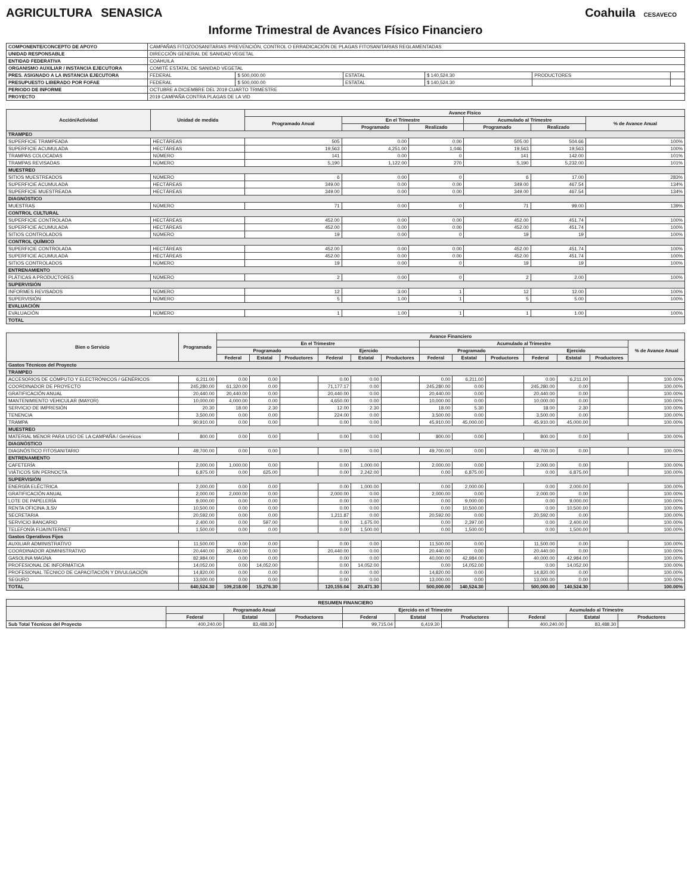AGRICULTURA SENASICA Coahuila CESAVECO
Informe Trimestral de Avances Físico Financiero
| COMPONENTE/CONCEPTO DE APOYO | CAMPAÑAS FITOZOOSANITARIAS /PREVENCIÓN, CONTROL O ERRADICACIÓN DE PLAGAS FITOSANITARIAS REGLAMENTADAS | | | | | |
| UNIDAD RESPONSABLE | DIRECCIÓN GENERAL DE SANIDAD VEGETAL | | | | | |
| ENTIDAD FEDERATIVA | COAHUILA | | | | | |
| ORGANISMO AUXILIAR / INSTANCIA EJECUTORA | COMITÉ ESTATAL DE SANIDAD VEGETAL | | | | | |
| PRES. ASIGNADO A LA INSTANCIA EJECUTORA | FEDERAL | $ 500,000.00 | ESTATAL | $ 140,524.30 | PRODUCTORES | |
| PRESUPUESTO LIBERADO POR FOFAE | FEDERAL | $ 500,000.00 | ESTATAL | $ 140,524.30 | | |
| PERIODO DE INFORME | OCTUBRE A DICIEMBRE DEL 2019 CUARTO TRIMESTRE | | | | | |
| PROYECTO | 2019 CAMPAÑA CONTRA PLAGAS DE LA VID | | | | | |
| Acción/Actividad | Unidad de medida | Avance Físico | | | | | |
| --- | --- | --- | --- | --- | --- | --- | --- |
| | | Programado Anual | En el Trimestre | | Acumulado al Trimestre | | % de Avance Anual |
| | | | Programado | Realizado | Programado | Realizado | |
| TRAMPEO | | | | | | | |
| SUPERFICIE TRAMPEADA | HECTÁREAS | 505 | 0.00 | 0.00 | 505.00 | 504.66 | 100% |
| SUPERFICIE ACUMULADA | HECTÁREAS | 19,563 | 4,251.00 | 1,046 | 19,563 | 19,563 | 100% |
| TRAMPAS COLOCADAS | NÚMERO | 141 | 0.00 | 0 | 141 | 142.00 | 101% |
| TRAMPAS REVISADAS | NÚMERO | 5,190 | 1,122.00 | 270 | 5,190 | 5,232.00 | 101% |
| MUESTREO | | | | | | | |
| SITIOS MUESTREADOS | NÚMERO | 6 | 0.00 | 0 | 6 | 17.00 | 283% |
| SUPERFICIE ACUMULADA | HECTÁREAS | 349.00 | 0.00 | 0.00 | 349.00 | 467.54 | 134% |
| SUPERFICIE MUESTREADA | HECTÁREAS | 349.00 | 0.00 | 0.00 | 349.00 | 467.54 | 134% |
| DIAGNÓSTICO | | | | | | | |
| MUESTRAS | NÚMERO | 71 | 0.00 | 0 | 71 | 99.00 | 139% |
| CONTROL CULTURAL | | | | | | | |
| SUPERFICIE CONTROLADA | HECTÁREAS | 452.00 | 0.00 | 0.00 | 452.00 | 451.74 | 100% |
| SUPERFICIE ACUMULADA | HECTÁREAS | 452.00 | 0.00 | 0.00 | 452.00 | 451.74 | 100% |
| SITIOS CONTROLADOS | NÚMERO | 19 | 0.00 | 0 | 19 | 19 | 100% |
| CONTROL QUÍMICO | | | | | | | |
| SUPERFICIE CONTROLADA | HECTÁREAS | 452.00 | 0.00 | 0.00 | 452.00 | 451.74 | 100% |
| SUPERFICIE ACUMULADA | HECTÁREAS | 452.00 | 0.00 | 0.00 | 452.00 | 451.74 | 100% |
| SITIOS CONTROLADOS | NÚMERO | 19 | 0.00 | 0 | 19 | 19 | 100% |
| ENTRENAMIENTO | | | | | | | |
| PLÁTICAS A PRODUCTORES | NÚMERO | 2 | 0.00 | 0 | 2 | 2.00 | 100% |
| SUPERVISIÓN | | | | | | | |
| INFORMES REVISADOS | NÚMERO | 12 | 3.00 | 1 | 12 | 12.00 | 100% |
| SUPERVISIÓN | NÚMERO | 5 | 1.00 | 1 | 5 | 5.00 | 100% |
| EVALUACIÓN | | | | | | | |
| EVALUACIÓN | NÚMERO | 1 | 1.00 | 1 | 1 | 1.00 | 100% |
| TOTAL | | | | | | | |
| Bien o Servicio | Programado | Avance Financiero | | | | | | | | | | | | |
| --- | --- | --- | --- | --- | --- | --- | --- | --- | --- | --- | --- | --- | --- | --- |
| | | En el Trimestre | | | | | | Acumulado al Trimestre | | | | | | % de Avance Anual |
| | | Programado | | | Ejercido | | | Programado | | | Ejercido | | | |
| | | Federal | Estatal | Productores | Federal | Estatal | Productores | Federal | Estatal | Productores | Federal | Estatal | Productores | |
| Gastos Técnicos del Proyecto | | | | | | | | | | | | | | |
| TRAMPEO | | | | | | | | | | | | | | |
| ACCESORIOS DE CÓMPUTO Y ELECTRÓNICOS / GENÉRICOS | 6,211.00 | 0.00 | 0.00 | | 0.00 | 0.00 | | 0.00 | 6,211.00 | | 0.00 | 6,211.00 | | 100.00% |
| COORDINADOR DE PROYECTO | 245,280.00 | 61,320.00 | 0.00 | | 71,177.17 | 0.00 | | 245,280.00 | 0.00 | | 245,280.00 | 0.00 | | 100.00% |
| GRATIFICACIÓN ANUAL | 20,440.00 | 20,440.00 | 0.00 | | 20,440.00 | 0.00 | | 20,440.00 | 0.00 | | 20,440.00 | 0.00 | | 100.00% |
| MANTENIMIENTO VEHICULAR (MAYOR) | 10,000.00 | 4,000.00 | 0.00 | | 4,650.00 | 0.00 | | 10,000.00 | 0.00 | | 10,000.00 | 0.00 | | 100.00% |
| SERVICIO DE IMPRESIÓN | 20.30 | 18.00 | 2.30 | | 12.00 | 2.30 | | 18.00 | 5.30 | | 18.00 | 2.30 | | 100.00% |
| TENENCIA | 3,500.00 | 0.00 | 0.00 | | 224.00 | 0.00 | | 3,500.00 | 0.00 | | 3,500.00 | 0.00 | | 100.00% |
| TRAMPA | 90,910.00 | 0.00 | 0.00 | | 0.00 | 0.00 | | 45,910.00 | 45,000.00 | | 45,910.00 | 45,000.00 | | 100.00% |
| MUESTREO | | | | | | | | | | | | | | |
| MATERIAL MENOR PARA USO DE LA CAMPAÑA / Genéricos | 800.00 | 0.00 | 0.00 | | 0.00 | 0.00 | | 800.00 | 0.00 | | 800.00 | 0.00 | | 100.00% |
| DIAGNÓSTICO | | | | | | | | | | | | | | |
| DIAGNÓSTICO FITOSANITARIO | 49,700.00 | 0.00 | 0.00 | | 0.00 | 0.00 | | 49,700.00 | 0.00 | | 49,700.00 | 0.00 | | 100.00% |
| ENTRENAMIENTO | | | | | | | | | | | | | | |
| CAFETERÍA | 2,000.00 | 1,000.00 | 0.00 | | 0.00 | 1,000.00 | | 2,000.00 | 0.00 | | 2,000.00 | 0.00 | | 100.00% |
| VIÁTICOS SIN PERNOCTA | 6,875.00 | 0.00 | 625.00 | | 0.00 | 2,242.00 | | 0.00 | 6,875.00 | | 0.00 | 6,875.00 | | 100.00% |
| SUPERVISIÓN | | | | | | | | | | | | | | |
| ENERGÍA ELÉCTRICA | 2,000.00 | 0.00 | 0.00 | | 0.00 | 1,000.00 | | 0.00 | 2,000.00 | | 0.00 | 2,000.00 | | 100.00% |
| GRATIFICACIÓN ANUAL | 2,000.00 | 2,000.00 | 0.00 | | 2,000.00 | 0.00 | | 2,000.00 | 0.00 | | 2,000.00 | 0.00 | | 100.00% |
| LOTE DE PAPELERÍA | 9,000.00 | 0.00 | 0.00 | | 0.00 | 0.00 | | 0.00 | 9,000.00 | | 0.00 | 9,000.00 | | 100.00% |
| RENTA OFICINA JLSV | 10,500.00 | 0.00 | 0.00 | | 0.00 | 0.00 | | 0.00 | 10,500.00 | | 0.00 | 10,500.00 | | 100.00% |
| SECRETARIA | 20,592.00 | 0.00 | 0.00 | | 1,211.87 | 0.00 | | 20,592.00 | 0.00 | | 20,592.00 | 0.00 | | 100.00% |
| SERVICIO BANCARIO | 2,400.00 | 0.00 | 597.00 | | 0.00 | 1,675.00 | | 0.00 | 2,397.00 | | 0.00 | 2,400.00 | | 100.00% |
| TELEFONÍA FIJA/INTERNET | 1,500.00 | 0.00 | 0.00 | | 0.00 | 1,500.00 | | 0.00 | 1,500.00 | | 0.00 | 1,500.00 | | 100.00% |
| Gastos Operativos Fijos | | | | | | | | | | | | | | |
| AUXILIAR ADMINISTRATIVO | 11,500.00 | 0.00 | 0.00 | | 0.00 | 0.00 | | 11,500.00 | 0.00 | | 11,500.00 | 0.00 | | 100.00% |
| COORDINADOR ADMINISTRATIVO | 20,440.00 | 20,440.00 | 0.00 | | 20,440.00 | 0.00 | | 20,440.00 | 0.00 | | 20,440.00 | 0.00 | | 100.00% |
| GASOLINA MAGNA | 82,984.00 | 0.00 | 0.00 | | 0.00 | 0.00 | | 40,000.00 | 42,984.00 | | 40,000.00 | 42,984.00 | | 100.00% |
| PROFESIONAL DE INFORMÁTICA | 14,052.00 | 0.00 | 14,052.00 | | 0.00 | 14,052.00 | | 0.00 | 14,052.00 | | 0.00 | 14,052.00 | | 100.00% |
| PROFESIONAL TÉCNICO DE CAPACITACIÓN Y DIVULGACIÓN | 14,820.00 | 0.00 | 0.00 | | 0.00 | 0.00 | | 14,820.00 | 0.00 | | 14,820.00 | 0.00 | | 100.00% |
| SEGURO | 13,000.00 | 0.00 | 0.00 | | 0.00 | 0.00 | | 13,000.00 | 0.00 | | 13,000.00 | 0.00 | | 100.00% |
| TOTAL | 640,524.30 | 109,218.00 | 15,276.30 | | 120,155.04 | 20,471.30 | | 500,000.00 | 140,524.30 | | 500,000.00 | 140,524.30 | | 100.00% |
| RESUMEN FINANCIERO | | | | | | | | | |
| --- | --- | --- | --- | --- | --- | --- | --- | --- | --- |
| | Programado Anual | | | Ejercido en el Trimestre | | | Acumulado al Trimestre | | |
| | Federal | Estatal | Productores | Federal | Estatal | Productores | Federal | Estatal | Productores |
| Sub Total Técnicos del Proyecto | 400,240.00 | 83,488.30 | | 99,715.04 | 6,419.30 | | 400,240.00 | 83,488.30 | |